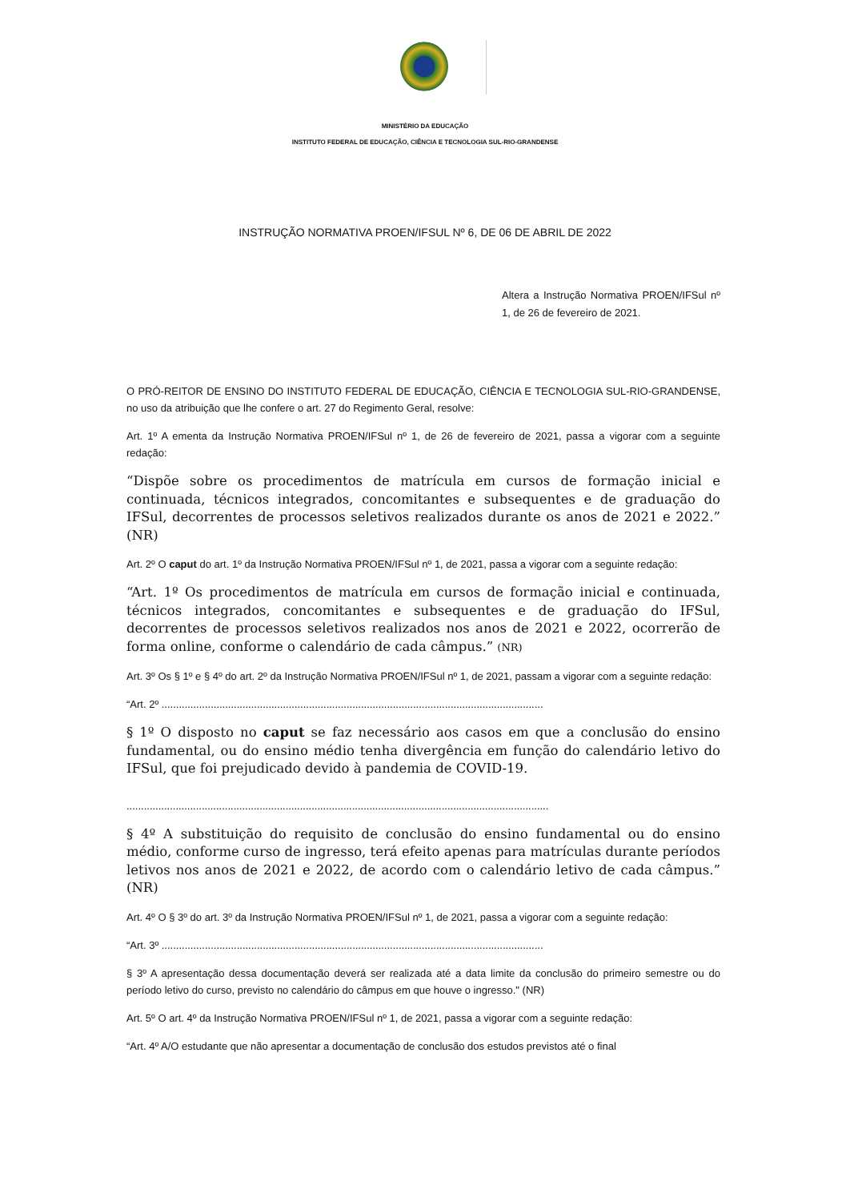MINISTÉRIO DA EDUCAÇÃO
INSTITUTO FEDERAL DE EDUCAÇÃO, CIÊNCIA E TECNOLOGIA SUL-RIO-GRANDENSE
INSTRUÇÃO NORMATIVA PROEN/IFSUL Nº 6, DE 06 DE ABRIL DE 2022
Altera a Instrução Normativa PROEN/IFSul nº 1, de 26 de fevereiro de 2021.
O PRÓ-REITOR DE ENSINO DO INSTITUTO FEDERAL DE EDUCAÇÃO, CIÊNCIA E TECNOLOGIA SUL-RIO-GRANDENSE, no uso da atribuição que lhe confere o art. 27 do Regimento Geral, resolve:
Art. 1º A ementa da Instrução Normativa PROEN/IFSul nº 1, de 26 de fevereiro de 2021, passa a vigorar com a seguinte redação:
“Dispõe sobre os procedimentos de matrícula em cursos de formação inicial e continuada, técnicos integrados, concomitantes e subsequentes e de graduação do IFSul, decorrentes de processos seletivos realizados durante os anos de 2021 e 2022.” (NR)
Art. 2º O caput do art. 1º da Instrução Normativa PROEN/IFSul nº 1, de 2021, passa a vigorar com a seguinte redação:
“Art. 1º Os procedimentos de matrícula em cursos de formação inicial e continuada, técnicos integrados, concomitantes e subsequentes e de graduação do IFSul, decorrentes de processos seletivos realizados nos anos de 2021 e 2022, ocorrerão de forma online, conforme o calendário de cada câmpus.” (NR)
Art. 3º Os § 1º e § 4º do art. 2º da Instrução Normativa PROEN/IFSul nº 1, de 2021, passam a vigorar com a seguinte redação:
“Art. 2º ....................................................................................................................................
§ 1º O disposto no caput se faz necessário aos casos em que a conclusão do ensino fundamental, ou do ensino médio tenha divergência em função do calendário letivo do IFSul, que foi prejudicado devido à pandemia de COVID-19.
..................................................................................................................................................
§ 4º A substituição do requisito de conclusão do ensino fundamental ou do ensino médio, conforme curso de ingresso, terá efeito apenas para matrículas durante períodos letivos nos anos de 2021 e 2022, de acordo com o calendário letivo de cada câmpus.” (NR)
Art. 4º O § 3º do art. 3º da Instrução Normativa PROEN/IFSul nº 1, de 2021, passa a vigorar com a seguinte redação:
“Art. 3º ....................................................................................................................................
§ 3º A apresentação dessa documentação deverá ser realizada até a data limite da conclusão do primeiro semestre ou do período letivo do curso, previsto no calendário do câmpus em que houve o ingresso." (NR)
Art. 5º O art. 4º da Instrução Normativa PROEN/IFSul nº 1, de 2021, passa a vigorar com a seguinte redação:
“Art. 4º A/O estudante que não apresentar a documentação de conclusão dos estudos previstos até o final